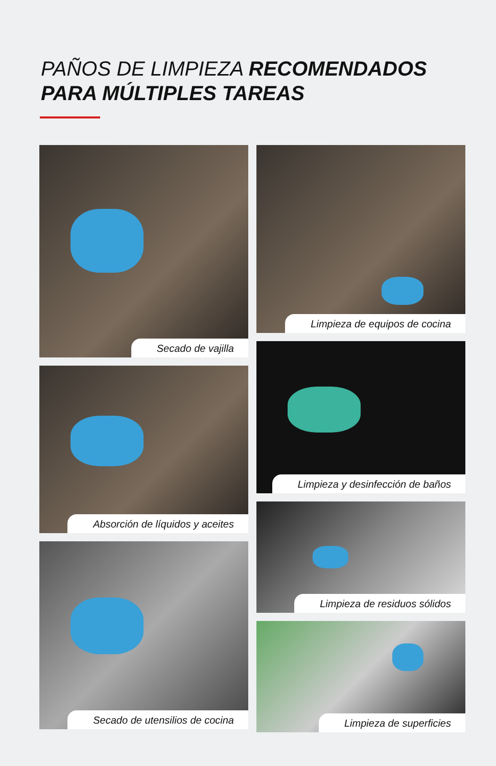PAÑOS DE LIMPIEZA RECOMENDADOS
PARA MÚLTIPLES TAREAS
Secado de vajilla
Absorción de líquidos y aceites
Secado de utensilios de cocina
Limpieza de equipos de cocina
Limpieza y desinfección de baños
Limpieza de residuos sólidos
Limpieza de superficies